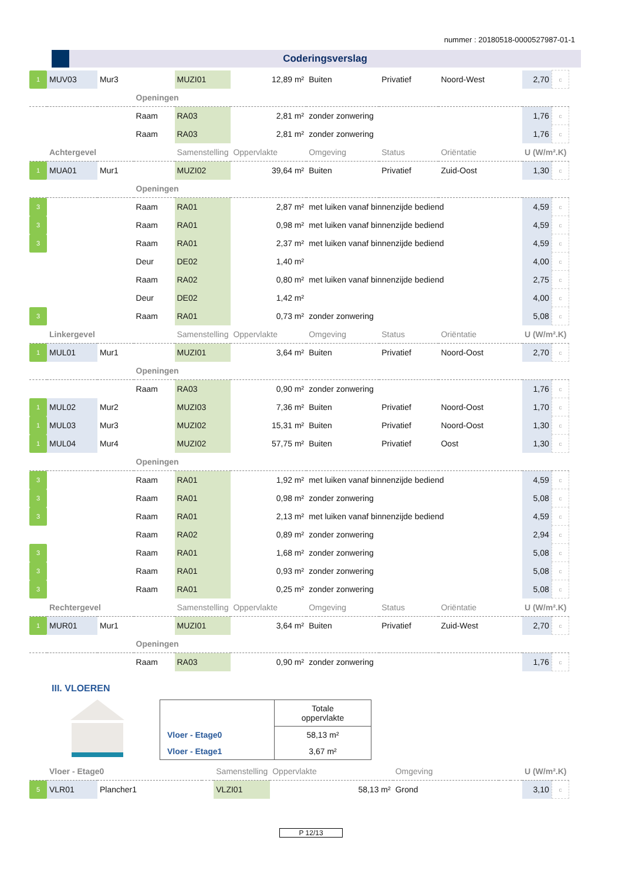nummer : 20180518-0000527987-01-1
Coderingsverslag
| 1 | MUV03 | Mur3 | | MUZI01 | 12,89 m² | Buiten | Privatief | Noord-West | 2,70 | c |
| | | | Openingen | | | | | | | |
| | | | Raam | RA03 | 2,81 m² | zonder zonwering | | | 1,76 | c |
| | | | Raam | RA03 | 2,81 m² | zonder zonwering | | | 1,76 | c |
| | Achtergevel | | | Samenstelling | Oppervlakte | Omgeving | Status | Oriëntatie | U (W/m².K) | |
| 1 | MUA01 | Mur1 | | MUZI02 | 39,64 m² | Buiten | Privatief | Zuid-Oost | 1,30 | c |
| | | | Openingen | | | | | | | |
| 3 | | | Raam | RA01 | 2,87 m² | met luiken vanaf binnenzijde bediend | | | 4,59 | c |
| 3 | | | Raam | RA01 | 0,98 m² | met luiken vanaf binnenzijde bediend | | | 4,59 | c |
| 3 | | | Raam | RA01 | 2,37 m² | met luiken vanaf binnenzijde bediend | | | 4,59 | c |
| | | | Deur | DE02 | 1,40 m² | | | | 4,00 | c |
| | | | Raam | RA02 | 0,80 m² | met luiken vanaf binnenzijde bediend | | | 2,75 | c |
| | | | Deur | DE02 | 1,42 m² | | | | 4,00 | c |
| 3 | | | Raam | RA01 | 0,73 m² | zonder zonwering | | | 5,08 | c |
| | Linkergevel | | | Samenstelling | Oppervlakte | Omgeving | Status | Oriëntatie | U (W/m².K) | |
| 1 | MUL01 | Mur1 | | MUZI01 | 3,64 m² | Buiten | Privatief | Noord-Oost | 2,70 | c |
| | | | Openingen | | | | | | | |
| | | | Raam | RA03 | 0,90 m² | zonder zonwering | | | 1,76 | c |
| 1 | MUL02 | Mur2 | | MUZI03 | 7,36 m² | Buiten | Privatief | Noord-Oost | 1,70 | c |
| 1 | MUL03 | Mur3 | | MUZI02 | 15,31 m² | Buiten | Privatief | Noord-Oost | 1,30 | c |
| 1 | MUL04 | Mur4 | | MUZI02 | 57,75 m² | Buiten | Privatief | Oost | 1,30 | c |
| | | | Openingen | | | | | | | |
| 3 | | | Raam | RA01 | 1,92 m² | met luiken vanaf binnenzijde bediend | | | 4,59 | c |
| 3 | | | Raam | RA01 | 0,98 m² | zonder zonwering | | | 5,08 | c |
| 3 | | | Raam | RA01 | 2,13 m² | met luiken vanaf binnenzijde bediend | | | 4,59 | c |
| | | | Raam | RA02 | 0,89 m² | zonder zonwering | | | 2,94 | c |
| 3 | | | Raam | RA01 | 1,68 m² | zonder zonwering | | | 5,08 | c |
| 3 | | | Raam | RA01 | 0,93 m² | zonder zonwering | | | 5,08 | c |
| 3 | | | Raam | RA01 | 0,25 m² | zonder zonwering | | | 5,08 | c |
| | Rechtergevel | | | Samenstelling | Oppervlakte | Omgeving | Status | Oriëntatie | U (W/m².K) | |
| 1 | MUR01 | Mur1 | | MUZI01 | 3,64 m² | Buiten | Privatief | Zuid-West | 2,70 | c |
| | | | Openingen | | | | | | | |
| | | | Raam | RA03 | 0,90 m² | zonder zonwering | | | 1,76 | c |
III. VLOEREN
| | Totale oppervlakte |
| Vloer - Etage0 | 58,13 m² |
| Vloer - Etage1 | 3,67 m² |
| | Vloer - Etage0 | | | Samenstelling | Oppervlakte | Omgeving | | | U (W/m².K) | |
| 5 | VLR01 | Plancher1 | | VLZI01 | 58,13 m² | Grond | | | 3,10 | c |
P 12/13